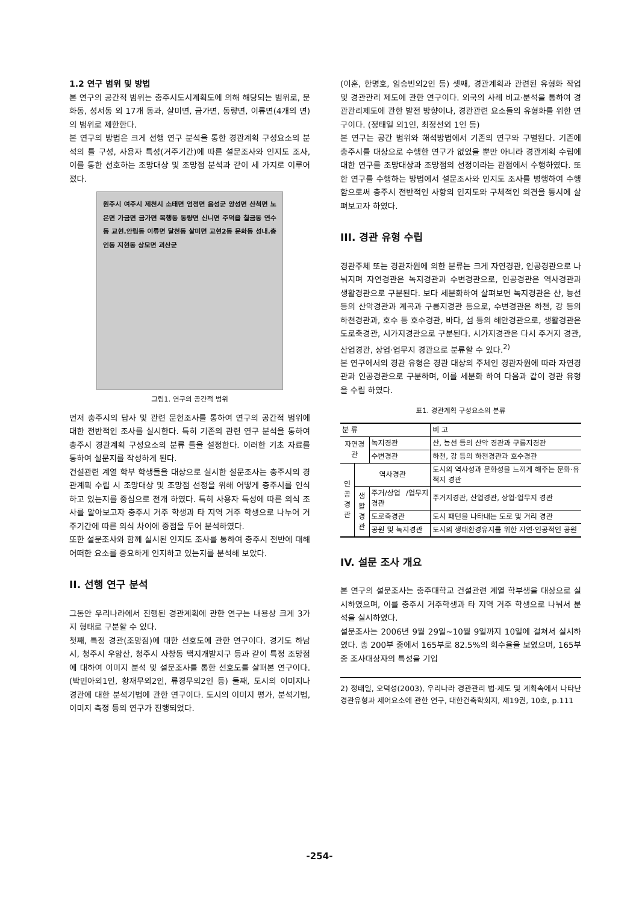1.2 연구 범위 및 방법
본 연구의 공간적 범위는 충주시도시계획도에 의해 해당되는 범위로, 문화동, 성서동 외 17개 동과, 살미면, 금가면, 동량면, 이류면(4개의 면)의 범위로 제한한다.
본 연구의 방법은 크게 선행 연구 분석을 통한 경관계획 구성요소의 분석의 틀 구성, 사용자 특성(거주기간)에 따른 설문조사와 인지도 조사, 이를 통한 선호하는 조망대상 및 조망점 분석과 같이 세 가지로 이루어 졌다.
원주시 여주시 제천시 소태면 엄정면 음성군 앙성면 산척면 노은면 가금면 금가면 목행동 동량면 신니면 주덕읍 칠금동 연수동 교현.안림동 이류면 달천동 살미면 교현2동 문화동 성내.충인동 지현동 상모면 괴산군
그림1. 연구의 공간적 범위
먼저 충주시의 답사 및 관련 문헌조사를 통하여 연구의 공간적 범위에 대한 전반적인 조사를 실시한다. 특히 기존의 관련 연구 분석을 통하여 충주시 경관계획 구성요소의 분류 틀을 설정한다. 이러한 기초 자료를 통하여 설문지를 작성하게 된다.
건설관련 계열 학부 학생들을 대상으로 실시한 설문조사는 충주시의 경관계획 수립 시 조망대상 및 조망점 선정을 위해 어떻게 충주시를 인식하고 있는지를 중심으로 전개 하였다. 특히 사용자 특성에 따른 의식 조사를 알아보고자 충주시 거주 학생과 타 지역 거주 학생으로 나누어 거주기간에 따른 의식 차이에 중점을 두어 분석하였다.
또한 설문조사와 함께 실시된 인지도 조사를 통하여 충주시 전반에 대해 어떠한 요소를 중요하게 인지하고 있는지를 분석해 보았다.
II. 선행 연구 분석
그동안 우리나라에서 진행된 경관계획에 관한 연구는 내용상 크게 3가지 형태로 구분할 수 있다.
첫째, 특정 경관(조망점)에 대한 선호도에 관한 연구이다. 경기도 하남시, 청주시 우암산, 청주시 사창동 택지개발지구 등과 같이 특정 조망점에 대하여 이미지 분석 및 설문조사를 통한 선호도를 살펴본 연구이다.(박민아외1인, 황재무외2인, 류경무외2인 등) 둘째, 도시의 이미지나 경관에 대한 분석기법에 관한 연구이다. 도시의 이미지 평가, 분석기법, 이미지 측정 등의 연구가 진행되었다.
(이훈, 한명호, 임승빈외2인 등) 셋째, 경관계획과 관련된 유형화 작업 및 경관관리 제도에 관한 연구이다. 외국의 사례 비교·분석을 통하여 경관관리제도에 관한 발전 방향이나, 경관관련 요소들의 유형화를 위한 연구이다. (정태일 외1인, 최정선외 1인 등)
본 연구는 공간 범위와 해석방법에서 기존의 연구와 구별된다. 기존에 충주시를 대상으로 수행한 연구가 없었을 뿐만 아니라 경관계획 수립에 대한 연구를 조망대상과 조망점의 선정이라는 관점에서 수행하였다. 또한 연구를 수행하는 방법에서 설문조사와 인지도 조사를 병행하여 수행함으로써 충주시 전반적인 사항의 인지도와 구체적인 의견을 동시에 살펴보고자 하였다.
III. 경관 유형 수립
경관주체 또는 경관자원에 의한 분류는 크게 자연경관, 인공경관으로 나눠지며 자연경관은 녹지경관과 수변경관으로, 인공경관은 역사경관과 생활경관으로 구분된다. 보다 세분화하여 살펴보면 녹지경관은 산, 능선 등의 산악경관과 계곡과 구릉지경관 등으로, 수변경관은 하천, 강 등의 하천경관과, 호수 등 호수경관, 바다, 섬 등의 해안경관으로, 생활경관은 도로축경관, 시가지경관으로 구분된다. 시가지경관은 다시 주거지 경관, 산업경관, 상업·업무지 경관으로 분류할 수 있다.<sup>2)</sup>
본 연구에서의 경관 유형은 경관 대상의 주체인 경관자원에 따라 자연경관과 인공경관으로 구분하며, 이를 세분화 하여 다음과 같이 경관 유형을 수립 하였다.
표1. 경관계획 구성요소의 분류
| 분 류 | | | 비 고 |
| --- | --- | --- | --- |
| 자연경관 | | 녹지경관 | 산, 능선 등의 산악 경관과 구릉지경관 |
| | | 수변경관 | 하천, 강 등의 하천경관과 호수경관 |
| 인 공 경 관 | 역사경관 | | 도시의 역사성과 문화성을 느끼게 해주는 문화·유적지 경관 |
| | 생 활 경 관 | 주거/상업 /업무지경관 | 주거지경관, 산업경관, 상업·업무지 경관 |
| | | 도로축경관 | 도시 패턴을 나타내는 도로 및 거리 경관 |
| | | 공원 및 녹지경관 | 도시의 생태환경유지를 위한 자연·인공적인 공원 |
IV. 설문 조사 개요
본 연구의 설문조사는 충주대학교 건설관련 계열 학부생을 대상으로 실시하였으며, 이를 충주시 거주학생과 타 지역 거주 학생으로 나눠서 분석을 실시하였다.
설문조사는 2006년 9월 29일~10월 9일까지 10일에 걸쳐서 실시하였다. 총 200부 중에서 165부로 82.5%의 회수율을 보였으며, 165부중 조사대상자의 특성을 기입
2) 정태일, 오덕성(2003), 우리나라 경관관리 법·제도 및 계획속에서 나타난 경관유형과 제어요소에 관한 연구, 대한건축학회지, 제19권, 10호, p.111
-254-